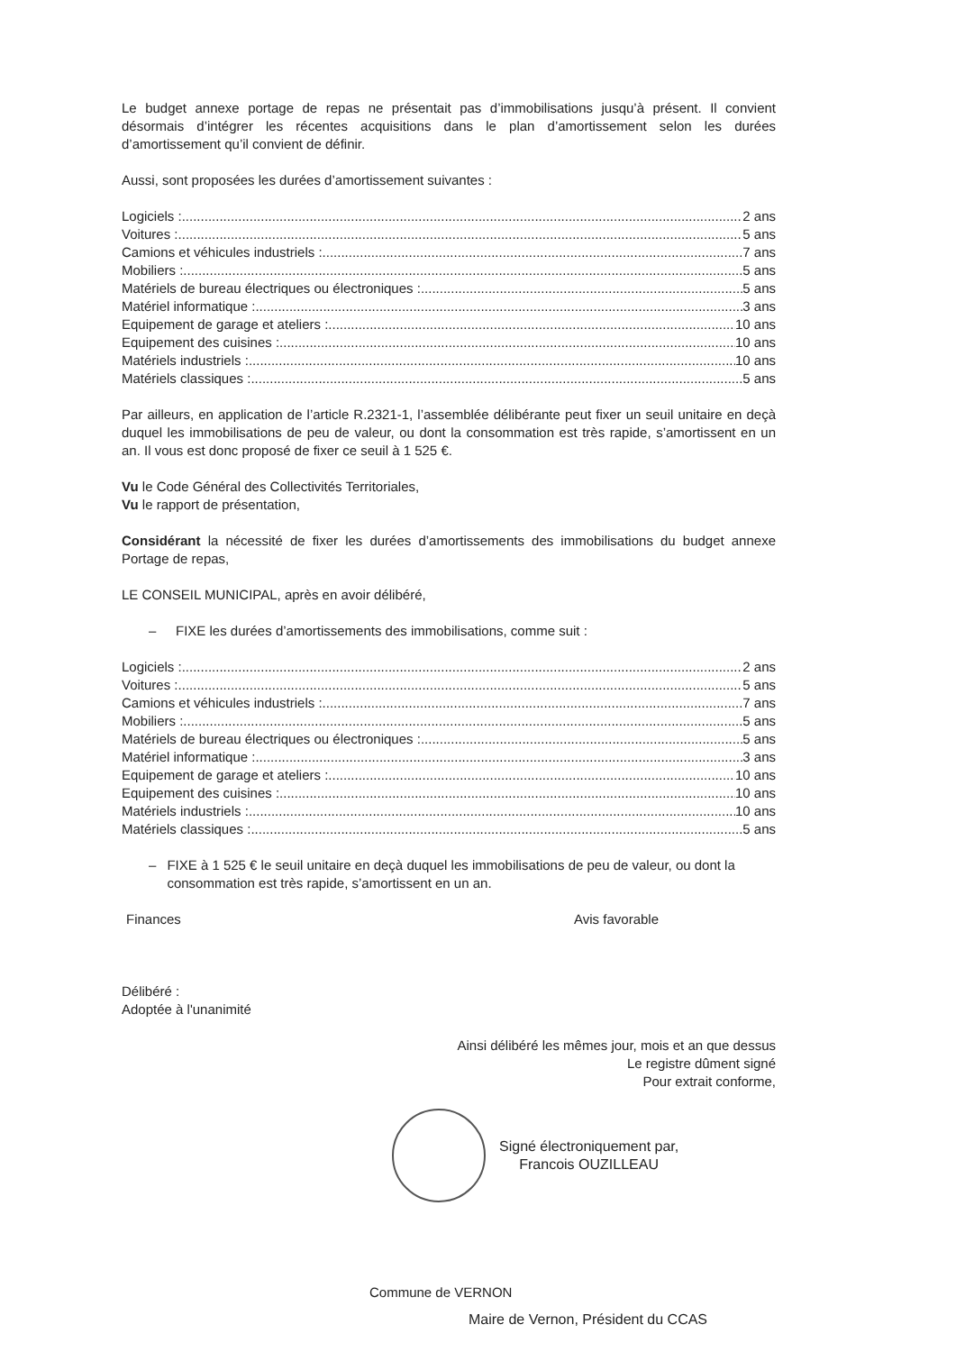Le budget annexe portage de repas ne présentait pas d’immobilisations jusqu’à présent. Il convient désormais d’intégrer les récentes acquisitions dans le plan d’amortissement selon les durées d’amortissement qu’il convient de définir.
Aussi, sont proposées les durées d’amortissement suivantes :
Logiciels : 2 ans
Voitures : 5 ans
Camions et véhicules industriels : 7 ans
Mobiliers : 5 ans
Matériels de bureau électriques ou électroniques : 5 ans
Matériel informatique : 3 ans
Equipement de garage et ateliers : 10 ans
Equipement des cuisines : 10 ans
Matériels industriels : 10 ans
Matériels classiques : 5 ans
Par ailleurs, en application de l’article R.2321-1, l’assemblée délibérante peut fixer un seuil unitaire en deçà duquel les immobilisations de peu de valeur, ou dont la consommation est très rapide, s’amortissent en un an. Il vous est donc proposé de fixer ce seuil à 1 525 €.
Vu le Code Général des Collectivités Territoriales,
Vu le rapport de présentation,
Considérant la nécessité de fixer les durées d’amortissements des immobilisations du budget annexe Portage de repas,
LE CONSEIL MUNICIPAL, après en avoir délibéré,
– FIXE les durées d’amortissements des immobilisations, comme suit :
Logiciels : 2 ans
Voitures : 5 ans
Camions et véhicules industriels : 7 ans
Mobiliers : 5 ans
Matériels de bureau électriques ou électroniques : 5 ans
Matériel informatique : 3 ans
Equipement de garage et ateliers : 10 ans
Equipement des cuisines : 10 ans
Matériels industriels : 10 ans
Matériels classiques : 5 ans
– FIXE à 1 525 € le seuil unitaire en deçà duquel les immobilisations de peu de valeur, ou dont la consommation est très rapide, s’amortissent en un an.
Finances Avis favorable
Délibéré :
Adoptée à l'unanimité
Ainsi délibéré les mêmes jour, mois et an que dessus
Le registre dûment signé
Pour extrait conforme,
Signé électroniquement par,
Francois OUZILLEAU
Commune de VERNON
Maire de Vernon, Président du CCAS